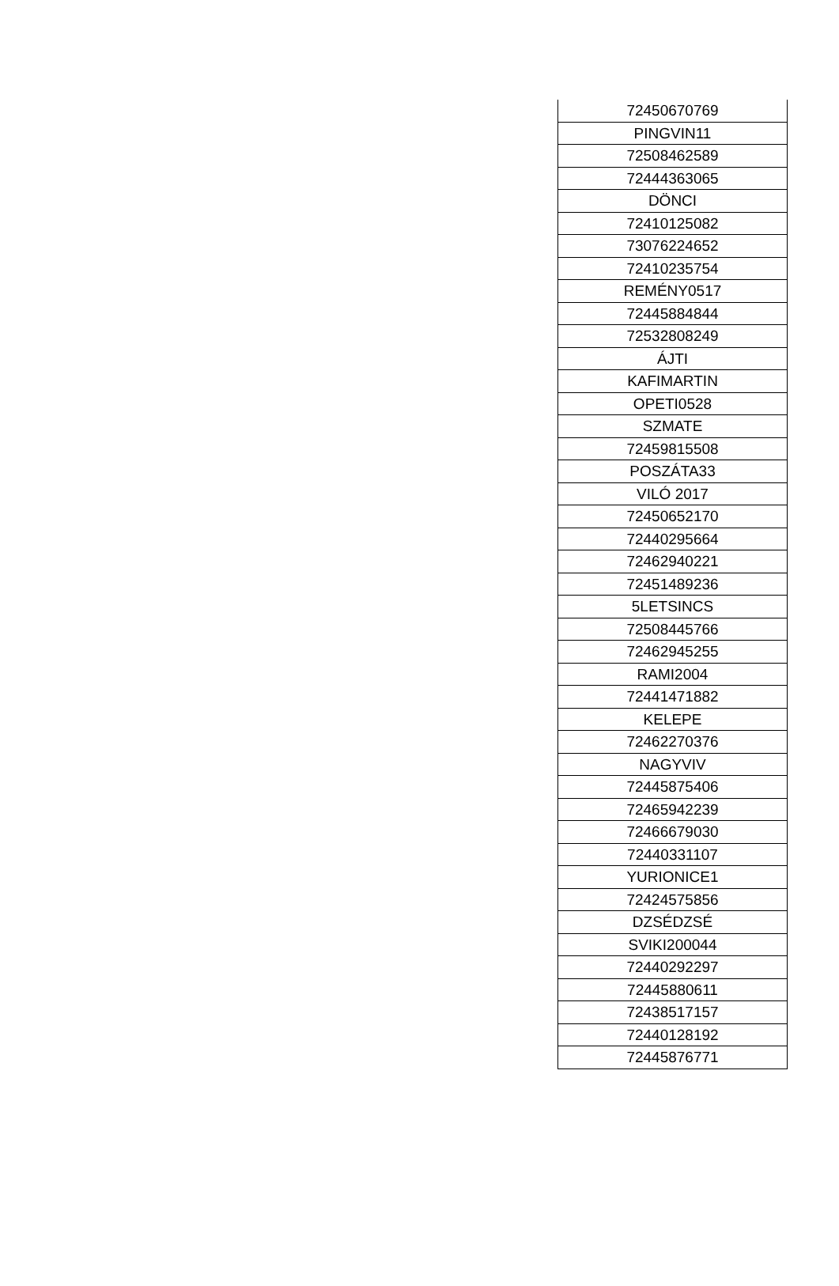| 72450670769 |
| PINGVIN11 |
| 72508462589 |
| 72444363065 |
| DÖNCI |
| 72410125082 |
| 73076224652 |
| 72410235754 |
| REMÉNY0517 |
| 72445884844 |
| 72532808249 |
| ÁJTI |
| KAFIMARTIN |
| OPETI0528 |
| SZMATE |
| 72459815508 |
| POSZÁTA33 |
| VILÓ 2017 |
| 72450652170 |
| 72440295664 |
| 72462940221 |
| 72451489236 |
| 5LETSINCS |
| 72508445766 |
| 72462945255 |
| RAMI2004 |
| 72441471882 |
| KELEPE |
| 72462270376 |
| NAGYVIV |
| 72445875406 |
| 72465942239 |
| 72466679030 |
| 72440331107 |
| YURIONICE1 |
| 72424575856 |
| DZSÉDZSÉ |
| SVIKI200044 |
| 72440292297 |
| 72445880611 |
| 72438517157 |
| 72440128192 |
| 72445876771 |